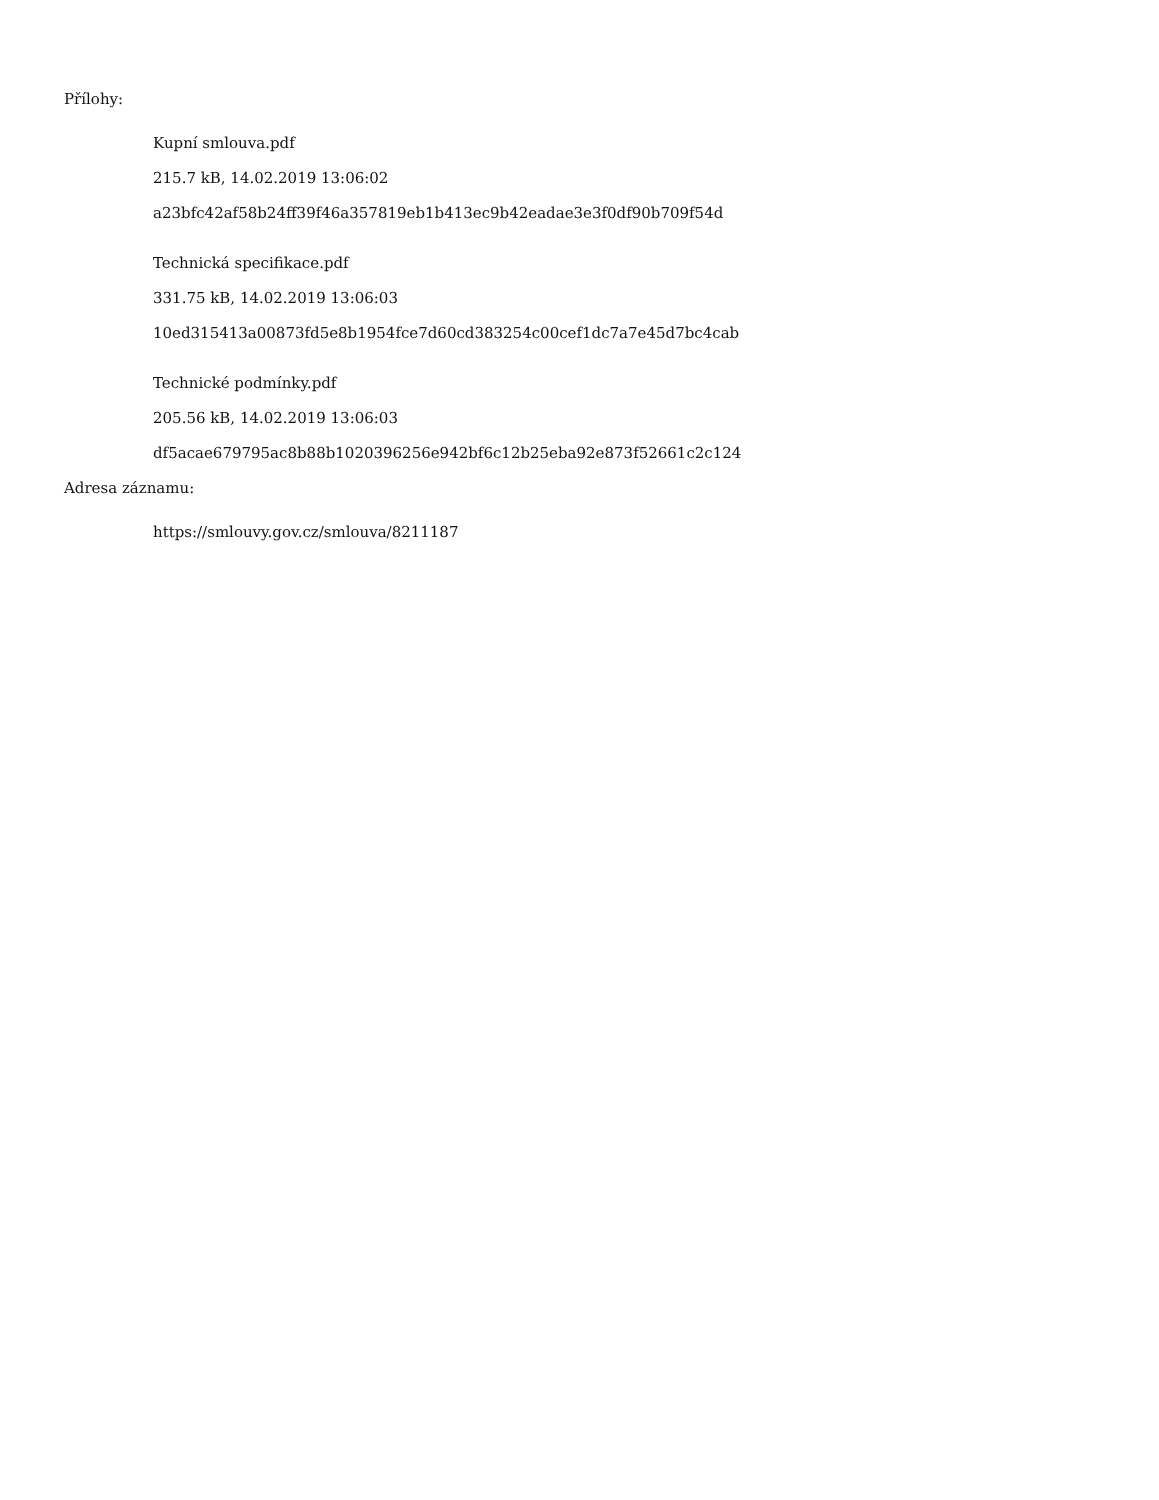Přílohy:
Kupní smlouva.pdf
215.7 kB, 14.02.2019 13:06:02
a23bfc42af58b24ff39f46a357819eb1b413ec9b42eadae3e3f0df90b709f54d
Technická specifikace.pdf
331.75 kB, 14.02.2019 13:06:03
10ed315413a00873fd5e8b1954fce7d60cd383254c00cef1dc7a7e45d7bc4cab
Technické podmínky.pdf
205.56 kB, 14.02.2019 13:06:03
df5acae679795ac8b88b1020396256e942bf6c12b25eba92e873f52661c2c124
Adresa záznamu:
https://smlouvy.gov.cz/smlouva/8211187